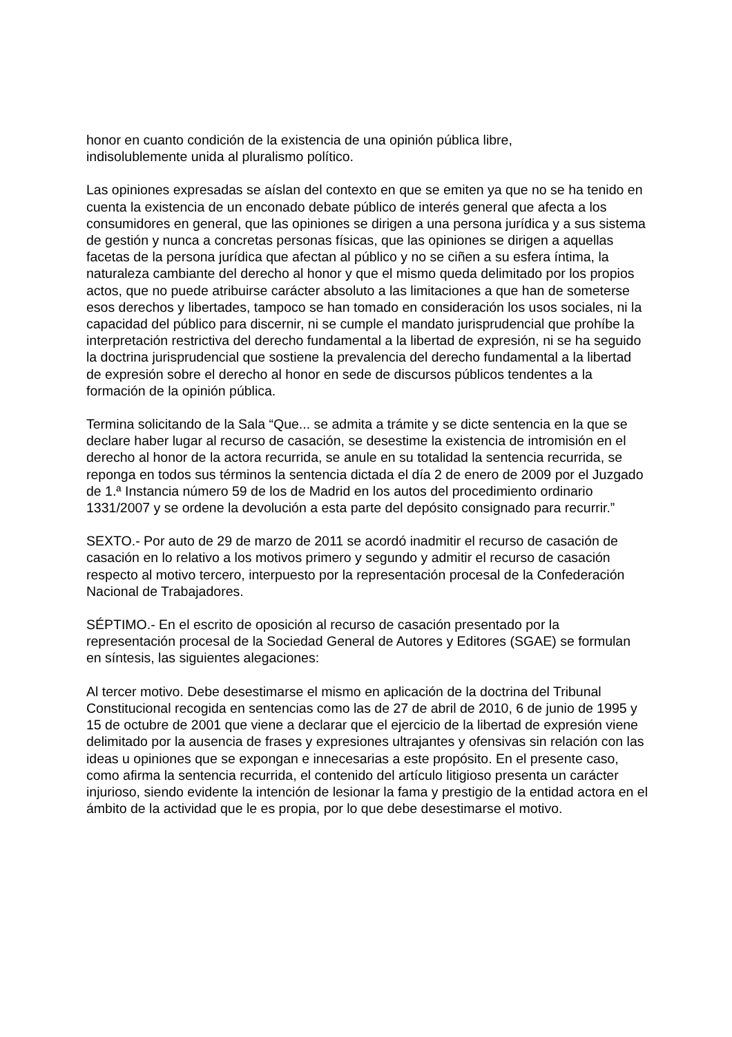honor en cuanto condición de la existencia de una opinión pública libre,
indisolublemente unida al pluralismo político.
Las opiniones expresadas se aíslan del contexto en que se emiten ya que no se ha tenido en cuenta la existencia de un enconado debate público de interés general que afecta a los consumidores en general, que las opiniones se dirigen a una persona jurídica y a sus sistema de gestión y nunca a concretas personas físicas, que las opiniones se dirigen a aquellas facetas de la persona jurídica que afectan al público y no se ciñen a su esfera íntima, la naturaleza cambiante del derecho al honor y que el mismo queda delimitado por los propios actos, que no puede atribuirse carácter absoluto a las limitaciones a que han de someterse esos derechos y libertades, tampoco se han tomado en consideración los usos sociales, ni la capacidad del público para discernir, ni se cumple el mandato jurisprudencial que prohíbe la interpretación restrictiva del derecho fundamental a la libertad de expresión, ni se ha seguido la doctrina jurisprudencial que sostiene la prevalencia del derecho fundamental a la libertad de expresión sobre el derecho al honor en sede de discursos públicos tendentes a la formación de la opinión pública.
Termina solicitando de la Sala “Que... se admita a trámite y se dicte sentencia en la que se declare haber lugar al recurso de casación, se desestime la existencia de intromisión en el derecho al honor de la actora recurrida, se anule en su totalidad la sentencia recurrida, se reponga en todos sus términos la sentencia dictada el día 2 de enero de 2009 por el Juzgado de 1.ª Instancia número 59 de los de Madrid en los autos del procedimiento ordinario 1331/2007 y se ordene la devolución a esta parte del depósito consignado para recurrir.”
SEXTO.- Por auto de 29 de marzo de 2011 se acordó inadmitir el recurso de casación de casación en lo relativo a los motivos primero y segundo y admitir el recurso de casación respecto al motivo tercero, interpuesto por la representación procesal de la Confederación Nacional de Trabajadores.
SÉPTIMO.- En el escrito de oposición al recurso de casación presentado por la representación procesal de la Sociedad General de Autores y Editores (SGAE) se formulan en síntesis, las siguientes alegaciones:
Al tercer motivo. Debe desestimarse el mismo en aplicación de la doctrina del Tribunal Constitucional recogida en sentencias como las de 27 de abril de 2010, 6 de junio de 1995 y 15 de octubre de 2001 que viene a declarar que el ejercicio de la libertad de expresión viene delimitado por la ausencia de frases y expresiones ultrajantes y ofensivas sin relación con las ideas u opiniones que se expongan e innecesarias a este propósito. En el presente caso, como afirma la sentencia recurrida, el contenido del artículo litigioso presenta un carácter injurioso, siendo evidente la intención de lesionar la fama y prestigio de la entidad actora en el ámbito de la actividad que le es propia, por lo que debe desestimarse el motivo.